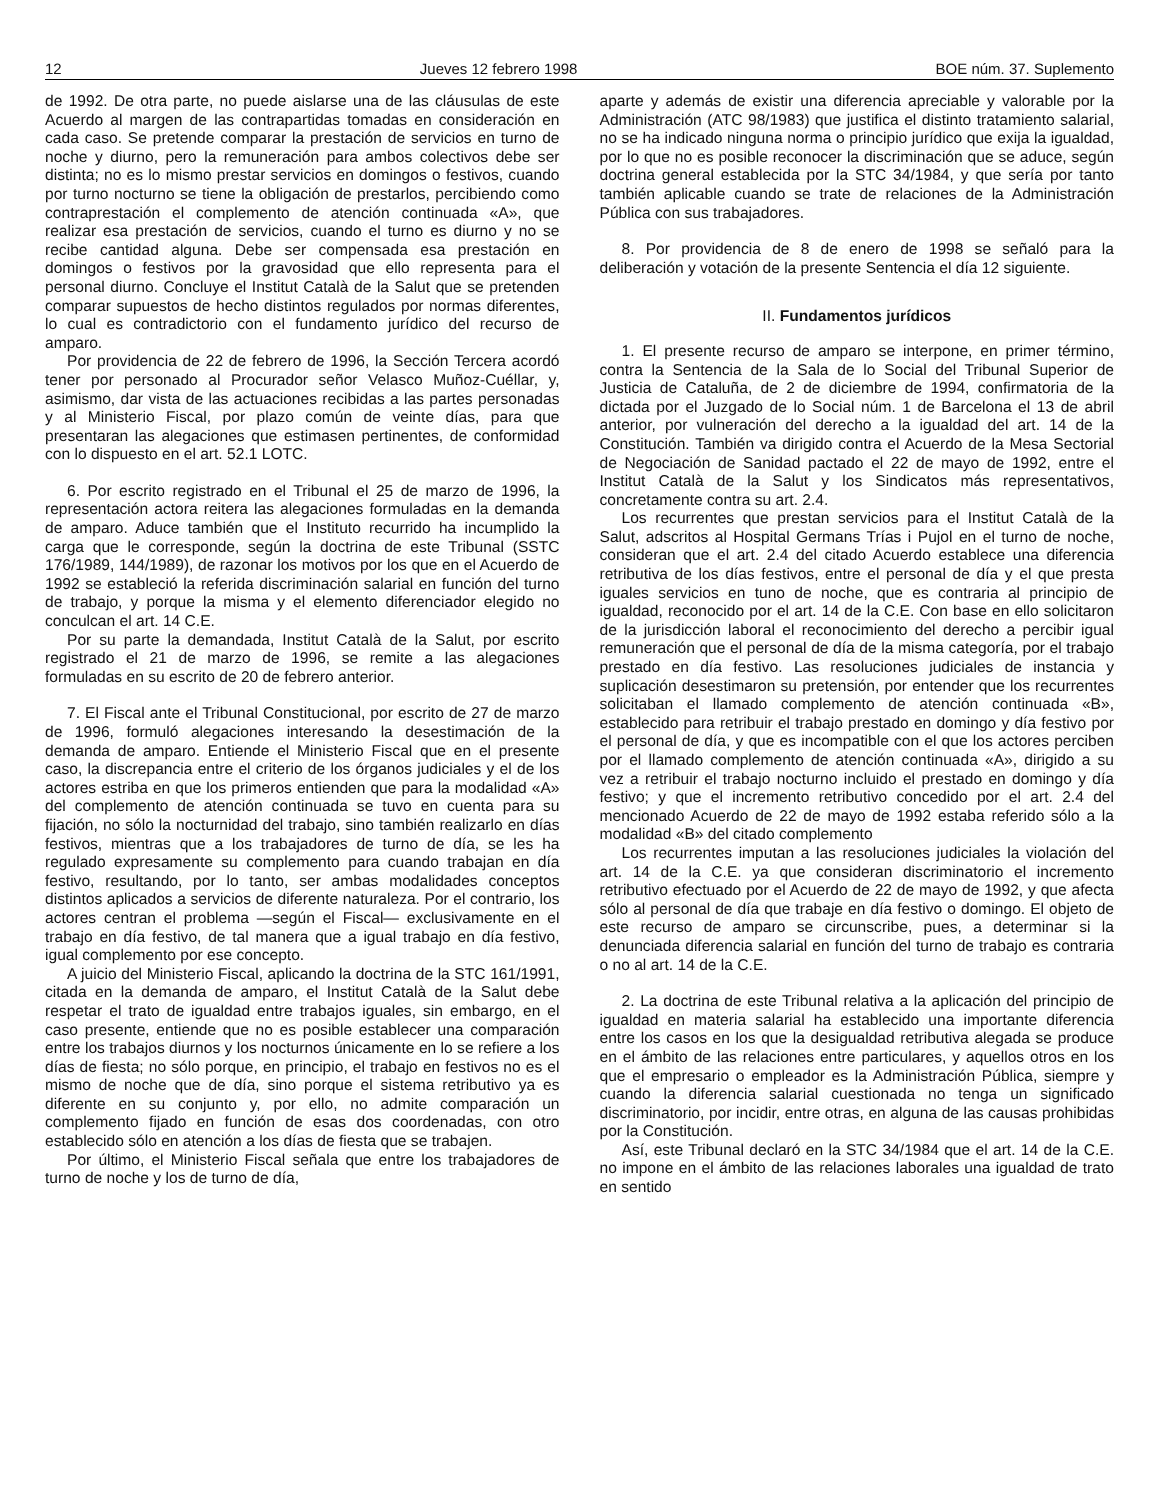12 Jueves 12 febrero 1998 BOE núm. 37. Suplemento
de 1992. De otra parte, no puede aislarse una de las cláusulas de este Acuerdo al margen de las contrapartidas tomadas en consideración en cada caso. Se pretende comparar la prestación de servicios en turno de noche y diurno, pero la remuneración para ambos colectivos debe ser distinta; no es lo mismo prestar servicios en domingos o festivos, cuando por turno nocturno se tiene la obligación de prestarlos, percibiendo como contraprestación el complemento de atención continuada «A», que realizar esa prestación de servicios, cuando el turno es diurno y no se recibe cantidad alguna. Debe ser compensada esa prestación en domingos o festivos por la gravosidad que ello representa para el personal diurno. Concluye el Institut Català de la Salut que se pretenden comparar supuestos de hecho distintos regulados por normas diferentes, lo cual es contradictorio con el fundamento jurídico del recurso de amparo.
Por providencia de 22 de febrero de 1996, la Sección Tercera acordó tener por personado al Procurador señor Velasco Muñoz-Cuéllar, y, asimismo, dar vista de las actuaciones recibidas a las partes personadas y al Ministerio Fiscal, por plazo común de veinte días, para que presentaran las alegaciones que estimasen pertinentes, de conformidad con lo dispuesto en el art. 52.1 LOTC.
6. Por escrito registrado en el Tribunal el 25 de marzo de 1996, la representación actora reitera las alegaciones formuladas en la demanda de amparo. Aduce también que el Instituto recurrido ha incumplido la carga que le corresponde, según la doctrina de este Tribunal (SSTC 176/1989, 144/1989), de razonar los motivos por los que en el Acuerdo de 1992 se estableció la referida discriminación salarial en función del turno de trabajo, y porque la misma y el elemento diferenciador elegido no conculcan el art. 14 C.E.
Por su parte la demandada, Institut Català de la Salut, por escrito registrado el 21 de marzo de 1996, se remite a las alegaciones formuladas en su escrito de 20 de febrero anterior.
7. El Fiscal ante el Tribunal Constitucional, por escrito de 27 de marzo de 1996, formuló alegaciones interesando la desestimación de la demanda de amparo. Entiende el Ministerio Fiscal que en el presente caso, la discrepancia entre el criterio de los órganos judiciales y el de los actores estriba en que los primeros entienden que para la modalidad «A» del complemento de atención continuada se tuvo en cuenta para su fijación, no sólo la nocturnidad del trabajo, sino también realizarlo en días festivos, mientras que a los trabajadores de turno de día, se les ha regulado expresamente su complemento para cuando trabajan en día festivo, resultando, por lo tanto, ser ambas modalidades conceptos distintos aplicados a servicios de diferente naturaleza. Por el contrario, los actores centran el problema —según el Fiscal— exclusivamente en el trabajo en día festivo, de tal manera que a igual trabajo en día festivo, igual complemento por ese concepto.
A juicio del Ministerio Fiscal, aplicando la doctrina de la STC 161/1991, citada en la demanda de amparo, el Institut Català de la Salut debe respetar el trato de igualdad entre trabajos iguales, sin embargo, en el caso presente, entiende que no es posible establecer una comparación entre los trabajos diurnos y los nocturnos únicamente en lo se refiere a los días de fiesta; no sólo porque, en principio, el trabajo en festivos no es el mismo de noche que de día, sino porque el sistema retributivo ya es diferente en su conjunto y, por ello, no admite comparación un complemento fijado en función de esas dos coordenadas, con otro establecido sólo en atención a los días de fiesta que se trabajen.
Por último, el Ministerio Fiscal señala que entre los trabajadores de turno de noche y los de turno de día,
aparte y además de existir una diferencia apreciable y valorable por la Administración (ATC 98/1983) que justifica el distinto tratamiento salarial, no se ha indicado ninguna norma o principio jurídico que exija la igualdad, por lo que no es posible reconocer la discriminación que se aduce, según doctrina general establecida por la STC 34/1984, y que sería por tanto también aplicable cuando se trate de relaciones de la Administración Pública con sus trabajadores.
8. Por providencia de 8 de enero de 1998 se señaló para la deliberación y votación de la presente Sentencia el día 12 siguiente.
II. Fundamentos jurídicos
1. El presente recurso de amparo se interpone, en primer término, contra la Sentencia de la Sala de lo Social del Tribunal Superior de Justicia de Cataluña, de 2 de diciembre de 1994, confirmatoria de la dictada por el Juzgado de lo Social núm. 1 de Barcelona el 13 de abril anterior, por vulneración del derecho a la igualdad del art. 14 de la Constitución. También va dirigido contra el Acuerdo de la Mesa Sectorial de Negociación de Sanidad pactado el 22 de mayo de 1992, entre el Institut Català de la Salut y los Sindicatos más representativos, concretamente contra su art. 2.4.
Los recurrentes que prestan servicios para el Institut Català de la Salut, adscritos al Hospital Germans Trías i Pujol en el turno de noche, consideran que el art. 2.4 del citado Acuerdo establece una diferencia retributiva de los días festivos, entre el personal de día y el que presta iguales servicios en tuno de noche, que es contraria al principio de igualdad, reconocido por el art. 14 de la C.E. Con base en ello solicitaron de la jurisdicción laboral el reconocimiento del derecho a percibir igual remuneración que el personal de día de la misma categoría, por el trabajo prestado en día festivo. Las resoluciones judiciales de instancia y suplicación desestimaron su pretensión, por entender que los recurrentes solicitaban el llamado complemento de atención continuada «B», establecido para retribuir el trabajo prestado en domingo y día festivo por el personal de día, y que es incompatible con el que los actores perciben por el llamado complemento de atención continuada «A», dirigido a su vez a retribuir el trabajo nocturno incluido el prestado en domingo y día festivo; y que el incremento retributivo concedido por el art. 2.4 del mencionado Acuerdo de 22 de mayo de 1992 estaba referido sólo a la modalidad «B» del citado complemento
Los recurrentes imputan a las resoluciones judiciales la violación del art. 14 de la C.E. ya que consideran discriminatorio el incremento retributivo efectuado por el Acuerdo de 22 de mayo de 1992, y que afecta sólo al personal de día que trabaje en día festivo o domingo. El objeto de este recurso de amparo se circunscribe, pues, a determinar si la denunciada diferencia salarial en función del turno de trabajo es contraria o no al art. 14 de la C.E.
2. La doctrina de este Tribunal relativa a la aplicación del principio de igualdad en materia salarial ha establecido una importante diferencia entre los casos en los que la desigualdad retributiva alegada se produce en el ámbito de las relaciones entre particulares, y aquellos otros en los que el empresario o empleador es la Administración Pública, siempre y cuando la diferencia salarial cuestionada no tenga un significado discriminatorio, por incidir, entre otras, en alguna de las causas prohibidas por la Constitución.
Así, este Tribunal declaró en la STC 34/1984 que el art. 14 de la C.E. no impone en el ámbito de las relaciones laborales una igualdad de trato en sentido